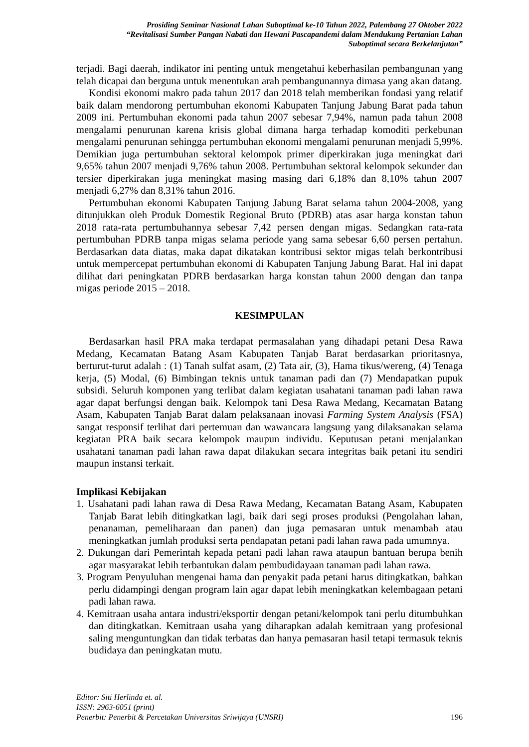Prosiding Seminar Nasional Lahan Suboptimal ke-10 Tahun 2022, Palembang 27 Oktober 2022
“Revitalisasi Sumber Pangan Nabati dan Hewani Pascapandemi dalam Mendukung Pertanian Lahan
Suboptimal secara Berkelanjutan”
terjadi. Bagi daerah, indikator ini penting untuk mengetahui keberhasilan pembangunan yang telah dicapai dan berguna untuk menentukan arah pembangunannya dimasa yang akan datang.
Kondisi ekonomi makro pada tahun 2017 dan 2018 telah memberikan fondasi yang relatif baik dalam mendorong pertumbuhan ekonomi Kabupaten Tanjung Jabung Barat pada tahun 2009 ini. Pertumbuhan ekonomi pada tahun 2007 sebesar 7,94%, namun pada tahun 2008 mengalami penurunan karena krisis global dimana harga terhadap komoditi perkebunan mengalami penurunan sehingga pertumbuhan ekonomi mengalami penurunan menjadi 5,99%. Demikian juga pertumbuhan sektoral kelompok primer diperkirakan juga meningkat dari 9,65% tahun 2007 menjadi 9,76% tahun 2008. Pertumbuhan sektoral kelompok sekunder dan tersier diperkirakan juga meningkat masing masing dari 6,18% dan 8,10% tahun 2007 menjadi 6,27% dan 8,31% tahun 2016.
Pertumbuhan ekonomi Kabupaten Tanjung Jabung Barat selama tahun 2004-2008, yang ditunjukkan oleh Produk Domestik Regional Bruto (PDRB) atas asar harga konstan tahun 2018 rata-rata pertumbuhannya sebesar 7,42 persen dengan migas. Sedangkan rata-rata pertumbuhan PDRB tanpa migas selama periode yang sama sebesar 6,60 persen pertahun. Berdasarkan data diatas, maka dapat dikatakan kontribusi sektor migas telah berkontribusi untuk mempercepat pertumbuhan ekonomi di Kabupaten Tanjung Jabung Barat. Hal ini dapat dilihat dari peningkatan PDRB berdasarkan harga konstan tahun 2000 dengan dan tanpa migas periode 2015 – 2018.
KESIMPULAN
Berdasarkan hasil PRA maka terdapat permasalahan yang dihadapi petani Desa Rawa Medang, Kecamatan Batang Asam Kabupaten Tanjab Barat berdasarkan prioritasnya, berturut-turut adalah : (1) Tanah sulfat asam, (2) Tata air, (3), Hama tikus/wereng, (4) Tenaga kerja, (5) Modal, (6) Bimbingan teknis untuk tanaman padi dan (7) Mendapatkan pupuk subsidi. Seluruh komponen yang terlibat dalam kegiatan usahatani tanaman padi lahan rawa agar dapat berfungsi dengan baik. Kelompok tani Desa Rawa Medang, Kecamatan Batang Asam, Kabupaten Tanjab Barat dalam pelaksanaan inovasi Farming System Analysis (FSA) sangat responsif terlihat dari pertemuan dan wawancara langsung yang dilaksanakan selama kegiatan PRA baik secara kelompok maupun individu. Keputusan petani menjalankan usahatani tanaman padi lahan rawa dapat dilakukan secara integritas baik petani itu sendiri maupun instansi terkait.
Implikasi Kebijakan
1. Usahatani padi lahan rawa di Desa Rawa Medang, Kecamatan Batang Asam, Kabupaten Tanjab Barat lebih ditingkatkan lagi, baik dari segi proses produksi (Pengolahan lahan, penanaman, pemeliharaan dan panen) dan juga pemasaran untuk menambah atau meningkatkan jumlah produksi serta pendapatan petani padi lahan rawa pada umumnya.
2. Dukungan dari Pemerintah kepada petani padi lahan rawa ataupun bantuan berupa benih agar masyarakat lebih terbantukan dalam pembudidayaan tanaman padi lahan rawa.
3. Program Penyuluhan mengenai hama dan penyakit pada petani harus ditingkatkan, bahkan perlu didampingi dengan program lain agar dapat lebih meningkatkan kelembagaan petani padi lahan rawa.
4. Kemitraan usaha antara industri/eksportir dengan petani/kelompok tani perlu ditumbuhkan dan ditingkatkan. Kemitraan usaha yang diharapkan adalah kemitraan yang profesional saling menguntungkan dan tidak terbatas dan hanya pemasaran hasil tetapi termasuk teknis budidaya dan peningkatan mutu.
Editor: Siti Herlinda et. al.
ISSN: 2963-6051 (print)
Penerbit: Penerbit & Percetakan Universitas Sriwijaya (UNSRI) 196